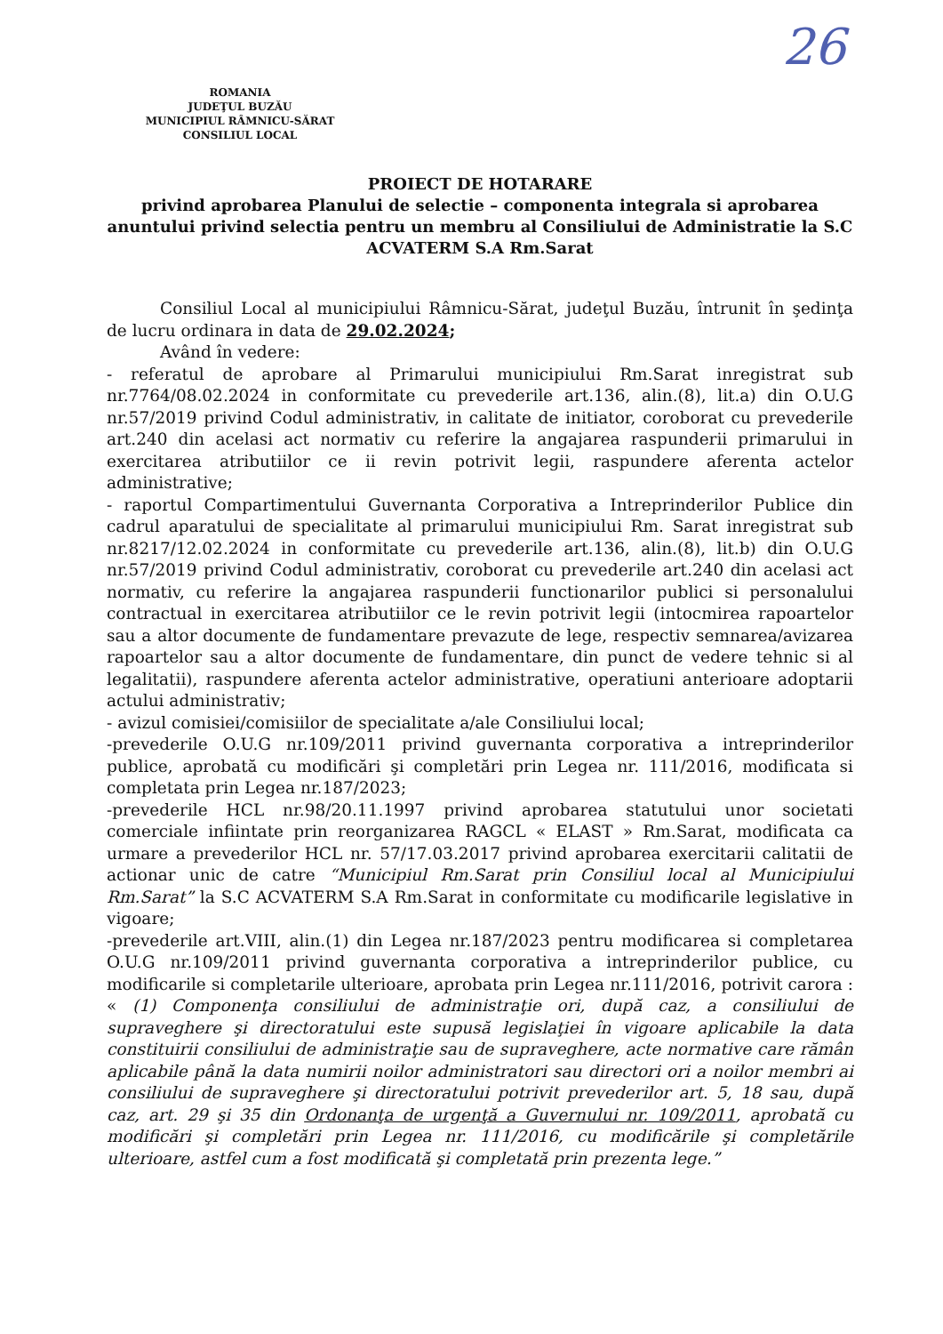ROMANIA
JUDEŢUL BUZĂU
MUNICIPIUL RÂMNICU-SĂRAT
CONSILIUL LOCAL
26
PROIECT DE HOTARARE
privind aprobarea Planului de selectie – componenta integrala si aprobarea anuntului privind selectia pentru un membru al Consiliului de Administratie la S.C ACVATERM S.A Rm.Sarat
Consiliul Local al municipiului Râmnicu-Sărat, judeţul Buzău, întrunit în şedinţa de lucru ordinara in data de 29.02.2024;
Având în vedere:
- referatul de aprobare al Primarului municipiului Rm.Sarat inregistrat sub nr.7764/08.02.2024 in conformitate cu prevederile art.136, alin.(8), lit.a) din O.U.G nr.57/2019 privind Codul administrativ, in calitate de initiator, coroborat cu prevederile art.240 din acelasi act normativ cu referire la angajarea raspunderii primarului in exercitarea atributiilor ce ii revin potrivit legii, raspundere aferenta actelor administrative;
- raportul Compartimentului Guvernanta Corporativa a Intreprinderilor Publice din cadrul aparatului de specialitate al primarului municipiului Rm. Sarat inregistrat sub nr.8217/12.02.2024 in conformitate cu prevederile art.136, alin.(8), lit.b) din O.U.G nr.57/2019 privind Codul administrativ, coroborat cu prevederile art.240 din acelasi act normativ, cu referire la angajarea raspunderii functionarilor publici si personalului contractual in exercitarea atributiilor ce le revin potrivit legii (intocmirea rapoartelor sau a altor documente de fundamentare prevazute de lege, respectiv semnarea/avizarea rapoartelor sau a altor documente de fundamentare, din punct de vedere tehnic si al legalitatii), raspundere aferenta actelor administrative, operatiuni anterioare adoptarii actului administrativ;
- avizul comisiei/comisiilor de specialitate a/ale Consiliului local;
-prevederile O.U.G nr.109/2011 privind guvernanta corporativa a intreprinderilor publice, aprobată cu modificări şi completări prin Legea nr. 111/2016, modificata si completata prin Legea nr.187/2023;
-prevederile HCL nr.98/20.11.1997 privind aprobarea statutului unor societati comerciale infiintate prin reorganizarea RAGCL « ELAST » Rm.Sarat, modificata ca urmare a prevederilor HCL nr. 57/17.03.2017 privind aprobarea exercitarii calitatii de actionar unic de catre “Municipiul Rm.Sarat prin Consiliul local al Municipiului Rm.Sarat” la S.C ACVATERM S.A Rm.Sarat in conformitate cu modificarile legislative in vigoare;
-prevederile art.VIII, alin.(1) din Legea nr.187/2023 pentru modificarea si completarea O.U.G nr.109/2011 privind guvernanta corporativa a intreprinderilor publice, cu modificarile si completarile ulterioare, aprobata prin Legea nr.111/2016, potrivit carora : « (1) Componenţa consiliului de administraţie ori, după caz, a consiliului de supraveghere şi directoratului este supusă legislaţiei în vigoare aplicabile la data constituirii consiliului de administraţie sau de supraveghere, acte normative care rămân aplicabile până la data numirii noilor administratori sau directori ori a noilor membri ai consiliului de supraveghere şi directoratului potrivit prevederilor art. 5, 18 sau, după caz, art. 29 şi 35 din Ordonanţa de urgenţă a Guvernului nr. 109/2011, aprobată cu modificări şi completări prin Legea nr. 111/2016, cu modificările şi completările ulterioare, astfel cum a fost modificată şi completată prin prezenta lege.”